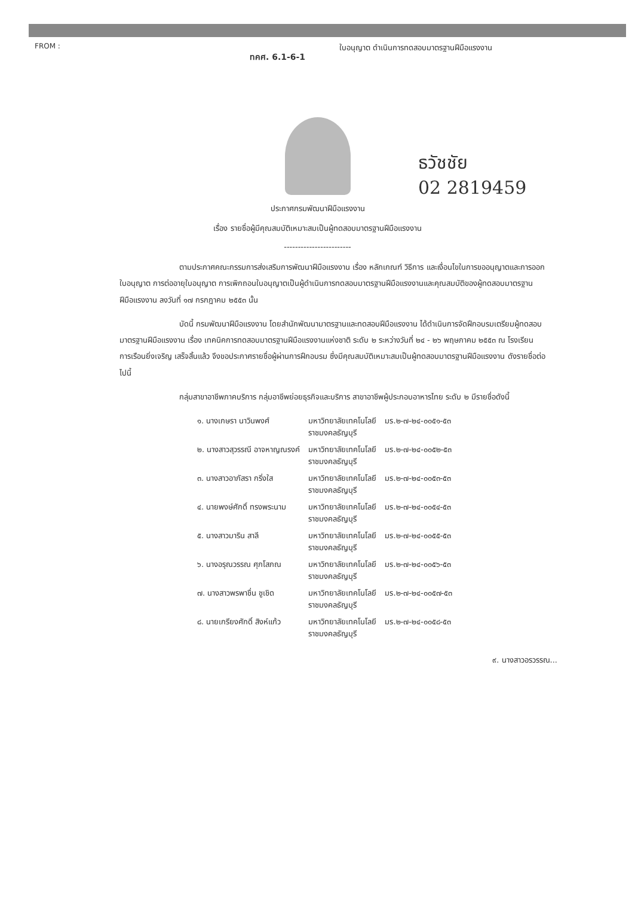FROM :
ทคศ. 6.1-6-1
ใบอนุญาต ดำเนินการทดสอบมาตรฐานฝีมือแรงงาน
ธวัชชัย
02 2819459
ประกาศกรมพัฒนาฝีมือแรงงาน
เรื่อง รายชื่อผู้มีคุณสมบัติเหมาะสมเป็นผู้ทดสอบมาตรฐานฝีมือแรงงาน
------------------------
ตามประกาศคณะกรรมการส่งเสริมการพัฒนาฝีมือแรงงาน เรื่อง หลักเกณฑ์ วิธีการ และเงื่อนไขในการขออนุญาตและการออกใบอนุญาต การต่ออายุใบอนุญาต การเพิกถอนใบอนุญาตเป็นผู้ดำเนินการทดสอบมาตรฐานฝีมือแรงงานและคุณสมบัติของผู้ทดสอบมาตรฐานฝีมือแรงงาน ลงวันที่ ๑๗ กรกฎาคม ๒๕๕๓ นั้น
บัดนี้ กรมพัฒนาฝีมือแรงงาน โดยสำนักพัฒนามาตรฐานและทดสอบฝีมือแรงงาน ได้ดำเนินการจัดฝึกอบรมเตรียมผู้ทดสอบมาตรฐานฝีมือแรงงาน เรื่อง เทคนิคการทดสอบมาตรฐานฝีมือแรงงานแห่งชาติ ระดับ ๒ ระหว่างวันที่ ๒๔ - ๒๖ พฤษภาคม ๒๕๕๓ ณ โรงเรียนการเรือนยิ่งเจริญ เสร็จสิ้นแล้ว จึงขอประกาศรายชื่อผู้ผ่านการฝึกอบรม ซึ่งมีคุณสมบัติเหมาะสมเป็นผู้ทดสอบมาตรฐานฝีมือแรงงาน ดังรายชื่อต่อไปนี้
กลุ่มสาขาอาชีพภาคบริการ กลุ่มอาชีพย่อยธุรกิจและบริการ สาขาอาชีพผู้ประกอบอาหารไทย ระดับ ๒ มีรายชื่อดังนี้
| ๑. นางเกษรา นาวินพงศ์ | มหาวิทยาลัยเทคโนโลยี ราชมงคลธัญบุรี | มร.๒-๗-๒๔-๐๐๕๑-๕๓ |
| ๒. นางสาวสุวรรณี อาจหาญณรงค์ | มหาวิทยาลัยเทคโนโลยี ราชมงคลธัญบุรี | มร.๒-๗-๒๔-๐๐๕๒-๕๓ |
| ๓. นางสาวอาภัสรา กริ่งใส | มหาวิทยาลัยเทคโนโลยี ราชมงคลธัญบุรี | มร.๒-๗-๒๔-๐๐๕๓-๕๓ |
| ๔. นายพงษ์ศักดิ์ ทรงพระนาม | มหาวิทยาลัยเทคโนโลยี ราชมงคลธัญบุรี | มร.๒-๗-๒๔-๐๐๕๔-๕๓ |
| ๕. นางสาวมาริน สาลี | มหาวิทยาลัยเทคโนโลยี ราชมงคลธัญบุรี | มร.๒-๗-๒๔-๐๐๕๕-๕๓ |
| ๖. นางอรุณวรรณ ศุภโสภณ | มหาวิทยาลัยเทคโนโลยี ราชมงคลธัญบุรี | มร.๒-๗-๒๔-๐๐๕๖-๕๓ |
| ๗. นางสาวพรพาชื่น ชูเชิด | มหาวิทยาลัยเทคโนโลยี ราชมงคลธัญบุรี | มร.๒-๗-๒๔-๐๐๕๗-๕๓ |
| ๘. นายเกรียงศักดิ์ สิงห์แก้ว | มหาวิทยาลัยเทคโนโลยี ราชมงคลธัญบุรี | มร.๒-๗-๒๔-๐๐๕๘-๕๓ |
๙. นางสาวอรวรรณ...